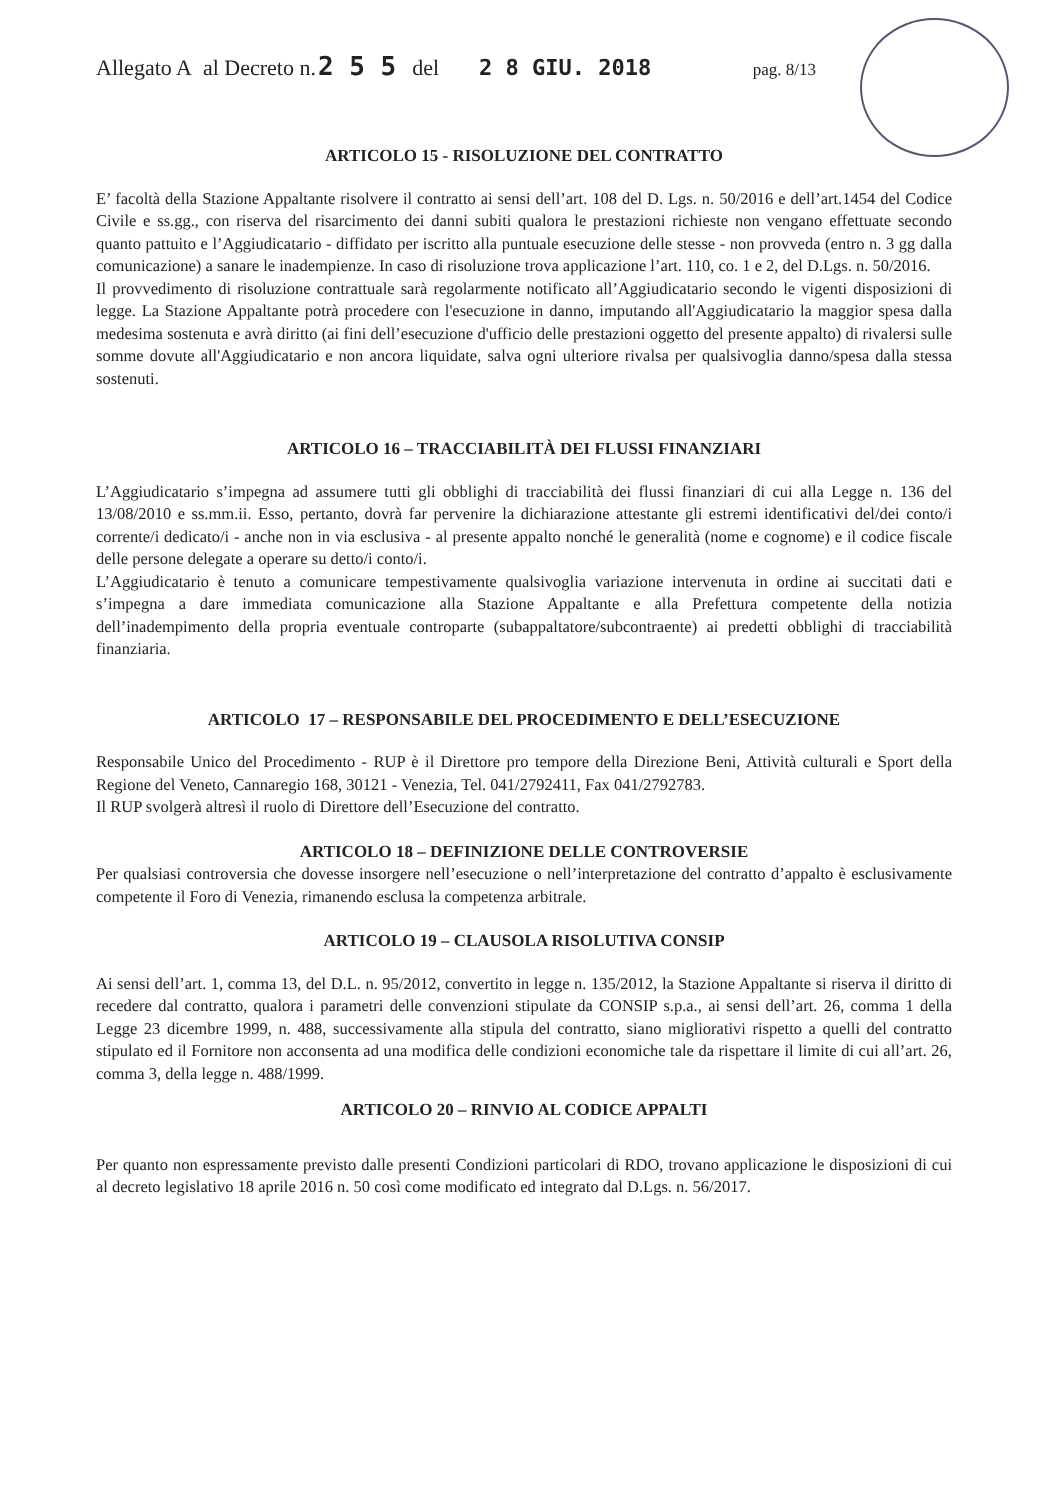Allegato A al Decreto n. 2 5 5 del 2 8 GIU. 2018 pag. 8/13
ARTICOLO 15 - RISOLUZIONE DEL CONTRATTO
E’ facoltà della Stazione Appaltante risolvere il contratto ai sensi dell’art. 108 del D. Lgs. n. 50/2016 e dell’art.1454 del Codice Civile e ss.gg., con riserva del risarcimento dei danni subiti qualora le prestazioni richieste non vengano effettuate secondo quanto pattuito e l’Aggiudicatario - diffidato per iscritto alla puntuale esecuzione delle stesse - non provveda (entro n. 3 gg dalla comunicazione) a sanare le inadempienze. In caso di risoluzione trova applicazione l’art. 110, co. 1 e 2, del D.Lgs. n. 50/2016.
Il provvedimento di risoluzione contrattuale sarà regolarmente notificato all’Aggiudicatario secondo le vigenti disposizioni di legge. La Stazione Appaltante potrà procedere con l'esecuzione in danno, imputando all'Aggiudicatario la maggior spesa dalla medesima sostenuta e avrà diritto (ai fini dell’esecuzione d'ufficio delle prestazioni oggetto del presente appalto) di rivalersi sulle somme dovute all'Aggiudicatario e non ancora liquidate, salva ogni ulteriore rivalsa per qualsivoglia danno/spesa dalla stessa sostenuti.
ARTICOLO 16 – TRACCIABILITÀ DEI FLUSSI FINANZIARI
L’Aggiudicatario s’impegna ad assumere tutti gli obblighi di tracciabilità dei flussi finanziari di cui alla Legge n. 136 del 13/08/2010 e ss.mm.ii. Esso, pertanto, dovrà far pervenire la dichiarazione attestante gli estremi identificativi del/dei conto/i corrente/i dedicato/i - anche non in via esclusiva - al presente appalto nonché le generalità (nome e cognome) e il codice fiscale delle persone delegate a operare su detto/i conto/i.
L’Aggiudicatario è tenuto a comunicare tempestivamente qualsivoglia variazione intervenuta in ordine ai succitati dati e s’impegna a dare immediata comunicazione alla Stazione Appaltante e alla Prefettura competente della notizia dell’inadempimento della propria eventuale controparte (subappaltatore/subcontraente) ai predetti obblighi di tracciabilità finanziaria.
ARTICOLO 17 – RESPONSABILE DEL PROCEDIMENTO E DELL’ESECUZIONE
Responsabile Unico del Procedimento - RUP è il Direttore pro tempore della Direzione Beni, Attività culturali e Sport della Regione del Veneto, Cannaregio 168, 30121 - Venezia, Tel. 041/2792411, Fax 041/2792783.
Il RUP svolgerà altresì il ruolo di Direttore dell’Esecuzione del contratto.
ARTICOLO 18 – DEFINIZIONE DELLE CONTROVERSIE
Per qualsiasi controversia che dovesse insorgere nell’esecuzione o nell’interpretazione del contratto d’appalto è esclusivamente competente il Foro di Venezia, rimanendo esclusa la competenza arbitrale.
ARTICOLO 19 – CLAUSOLA RISOLUTIVA CONSIP
Ai sensi dell’art. 1, comma 13, del D.L. n. 95/2012, convertito in legge n. 135/2012, la Stazione Appaltante si riserva il diritto di recedere dal contratto, qualora i parametri delle convenzioni stipulate da CONSIP s.p.a., ai sensi dell’art. 26, comma 1 della Legge 23 dicembre 1999, n. 488, successivamente alla stipula del contratto, siano migliorativi rispetto a quelli del contratto stipulato ed il Fornitore non acconsenta ad una modifica delle condizioni economiche tale da rispettare il limite di cui all’art. 26, comma 3, della legge n. 488/1999.
ARTICOLO 20 – RINVIO AL CODICE APPALTI
Per quanto non espressamente previsto dalle presenti Condizioni particolari di RDO, trovano applicazione le disposizioni di cui al decreto legislativo 18 aprile 2016 n. 50 così come modificato ed integrato dal D.Lgs. n. 56/2017.